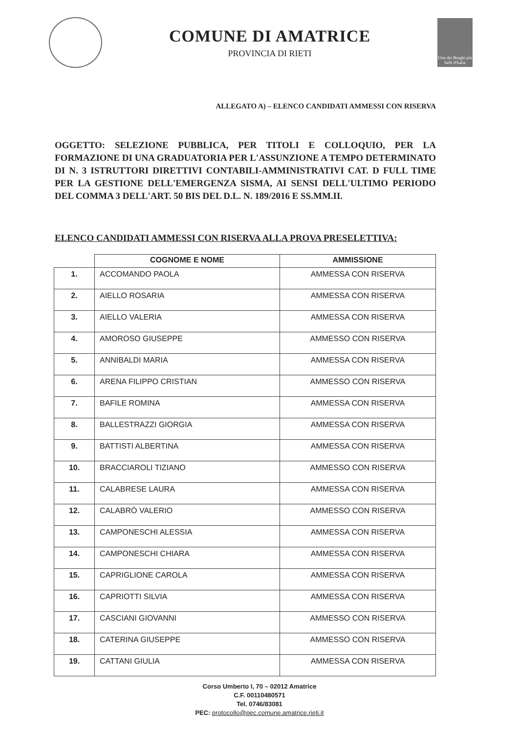COMUNE DI AMATRICE
PROVINCIA DI RIETI
Uno dei Borghi più belli d'Italia
ALLEGATO A) – ELENCO CANDIDATI AMMESSI CON RISERVA
OGGETTO: SELEZIONE PUBBLICA, PER TITOLI E COLLOQUIO, PER LA FORMAZIONE DI UNA GRADUATORIA PER L'ASSUNZIONE A TEMPO DETERMINATO DI N. 3 ISTRUTTORI DIRETTIVI CONTABILI-AMMINISTRATIVI CAT. D FULL TIME PER LA GESTIONE DELL'EMERGENZA SISMA, AI SENSI DELL'ULTIMO PERIODO DEL COMMA 3 DELL'ART. 50 BIS DEL D.L. N. 189/2016 E SS.MM.II.
ELENCO CANDIDATI AMMESSI CON RISERVA ALLA PROVA PRESELETTIVA:
| | COGNOME E NOME | AMMISSIONE |
| --- | --- | --- |
| 1. | ACCOMANDO PAOLA | AMMESSA CON RISERVA |
| 2. | AIELLO ROSARIA | AMMESSA CON RISERVA |
| 3. | AIELLO VALERIA | AMMESSA CON RISERVA |
| 4. | AMOROSO GIUSEPPE | AMMESSO CON RISERVA |
| 5. | ANNIBALDI MARIA | AMMESSA CON RISERVA |
| 6. | ARENA FILIPPO CRISTIAN | AMMESSO CON RISERVA |
| 7. | BAFILE ROMINA | AMMESSA CON RISERVA |
| 8. | BALLESTRAZZI GIORGIA | AMMESSA CON RISERVA |
| 9. | BATTISTI ALBERTINA | AMMESSA CON RISERVA |
| 10. | BRACCIAROLI TIZIANO | AMMESSO CON RISERVA |
| 11. | CALABRESE LAURA | AMMESSA CON RISERVA |
| 12. | CALABRÒ VALERIO | AMMESSO CON RISERVA |
| 13. | CAMPONESCHI ALESSIA | AMMESSA CON RISERVA |
| 14. | CAMPONESCHI CHIARA | AMMESSA CON RISERVA |
| 15. | CAPRIGLIONE CAROLA | AMMESSA CON RISERVA |
| 16. | CAPRIOTTI SILVIA | AMMESSA CON RISERVA |
| 17. | CASCIANI GIOVANNI | AMMESSO CON RISERVA |
| 18. | CATERINA GIUSEPPE | AMMESSO CON RISERVA |
| 19. | CATTANI GIULIA | AMMESSA CON RISERVA |
Corso Umberto I, 70 – 02012 Amatrice
C.F. 00110480571
Tel. 0746/83081
PEC: protocollo@pec.comune.amatrice.rieti.it